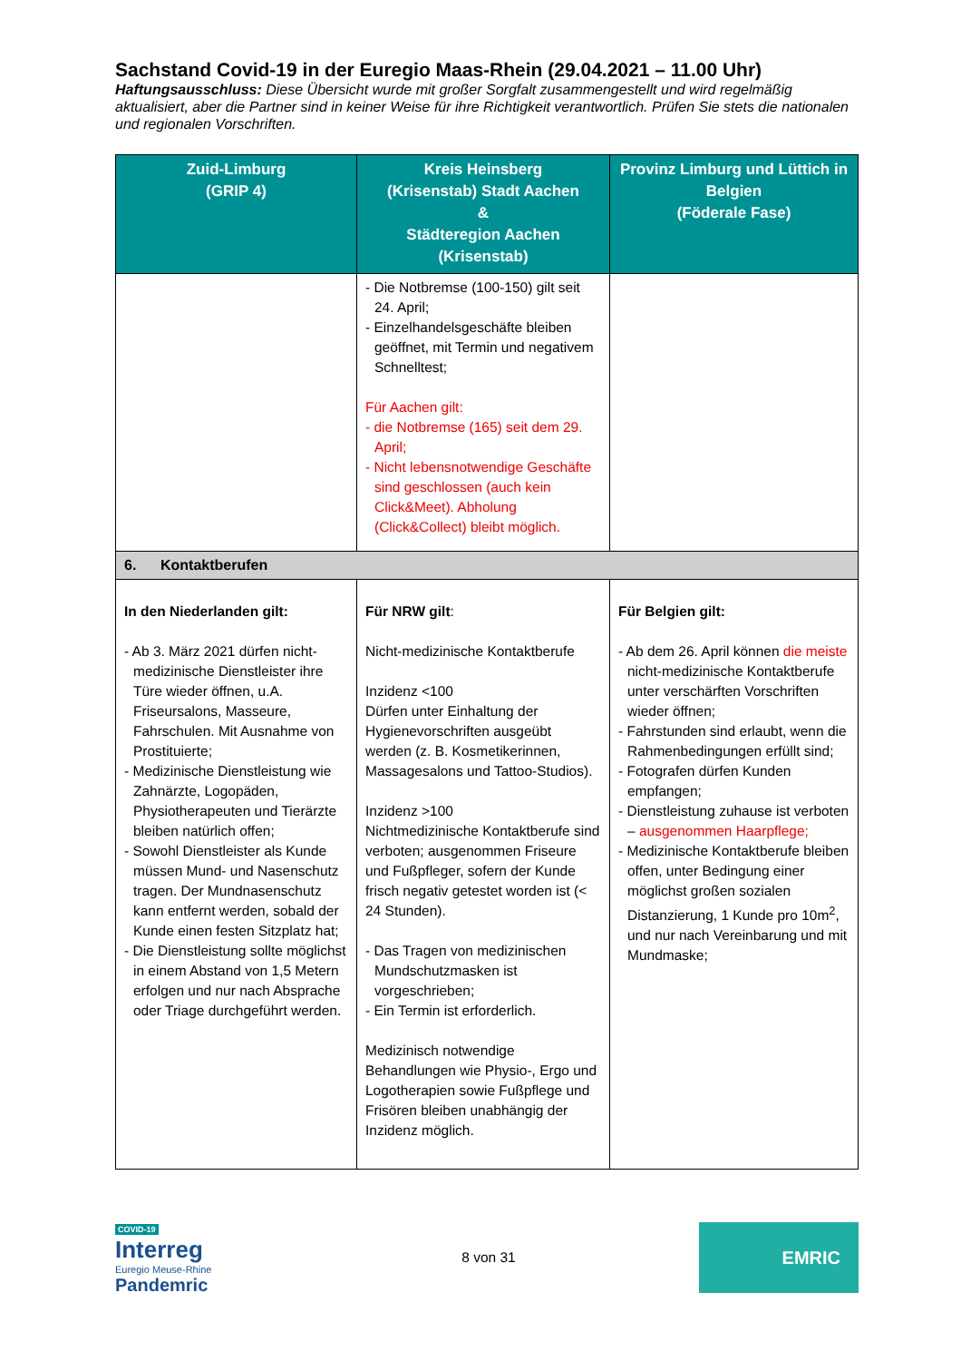Sachstand Covid-19 in der Euregio Maas-Rhein (29.04.2021 – 11.00 Uhr)
Haftungsausschluss: Diese Übersicht wurde mit großer Sorgfalt zusammengestellt und wird regelmäßig aktualisiert, aber die Partner sind in keiner Weise für ihre Richtigkeit verantwortlich. Prüfen Sie stets die nationalen und regionalen Vorschriften.
| Zuid-Limburg (GRIP 4) | Kreis Heinsberg (Krisenstab) Stadt Aachen & Städteregion Aachen (Krisenstab) | Provinz Limburg und Lüttich in Belgien (Föderale Fase) |
| --- | --- | --- |
| | - Die Notbremse (100-150) gilt seit 24. April; - Einzelhandelsgeschäfte bleiben geöffnet, mit Termin und negativem Schnelltest; Für Aachen gilt: - die Notbremse (165) seit dem 29. April; - Nicht lebensnotwendige Geschäfte sind geschlossen (auch kein Click&Meet). Abholung (Click&Collect) bleibt möglich. | |
| 6. Kontaktberufen | | |
| In den Niederlanden gilt: - Ab 3. März 2021 dürfen nicht-medizinische Dienstleister ihre Türe wieder öffnen, u.A. Friseursalons, Masseure, Fahrschulen. Mit Ausnahme von Prostituierte; - Medizinische Dienstleistung wie Zahnärzte, Logopäden, Physiotherapeuten und Tierärzte bleiben natürlich offen; - Sowohl Dienstleister als Kunde müssen Mund- und Nasenschutz tragen. Der Mundnasenschutz kann entfernt werden, sobald der Kunde einen festen Sitzplatz hat; - Die Dienstleistung sollte möglichst in einem Abstand von 1,5 Metern erfolgen und nur nach Absprache oder Triage durchgeführt werden. | Für NRW gilt : Nicht-medizinische Kontaktberufe Inzidenz <100 Dürfen unter Einhaltung der Hygienevorschriften ausgeübt werden (z. B. Kosmetikerinnen, Massagesalons und Tattoo-Studios). Inzidenz >100 Nichtmedizinische Kontaktberufe sind verboten; ausgenommen Friseure und Fußpfleger, sofern der Kunde frisch negativ getestet worden ist (< 24 Stunden). - Das Tragen von medizinischen Mundschutzmasken ist vorgeschrieben; - Ein Termin ist erforderlich. Medizinisch notwendige Behandlungen wie Physio-, Ergo und Logotherapien sowie Fußpflege und Frisören bleiben unabhängig der Inzidenz möglich. | Für Belgien gilt: - Ab dem 26. April können die meiste nicht-medizinische Kontaktberufe unter verschärften Vorschriften wieder öffnen; - Fahrstunden sind erlaubt, wenn die Rahmenbedingungen erfüllt sind; - Fotografen dürfen Kunden empfangen; - Dienstleistung zuhause ist verboten – ausgenommen Haarpflege; - Medizinische Kontaktberufe bleiben offen, unter Bedingung einer möglichst großen sozialen Distanzierung, 1 Kunde pro 10m<sup>2</sup>, und nur nach Vereinbarung und mit Mundmaske; |
COVID-19
Interreg
Euregio Meuse-Rhine
Pandemric
8 von 31
EMRIC